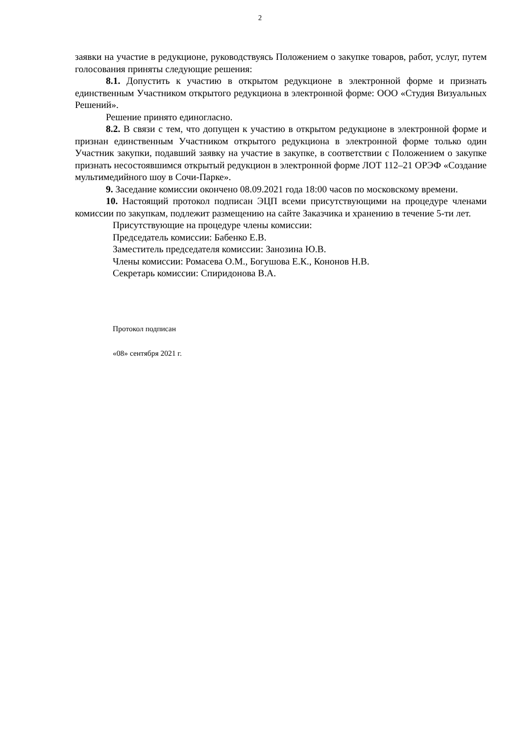2
заявки на участие в редукционе, руководствуясь Положением о закупке товаров, работ, услуг, путем голосования приняты следующие решения:
8.1. Допустить к участию в открытом редукционе в электронной форме и признать единственным Участником открытого редукциона в электронной форме: ООО «Студия Визуальных Решений».
Решение принято единогласно.
8.2. В связи с тем, что допущен к участию в открытом редукционе в электронной форме и признан единственным Участником открытого редукциона в электронной форме только один Участник закупки, подавший заявку на участие в закупке, в соответствии с Положением о закупке признать несостоявшимся открытый редукцион в электронной форме ЛОТ 112–21 ОРЭФ «Создание мультимедийного шоу в Сочи-Парке».
9. Заседание комиссии окончено 08.09.2021 года 18:00 часов по московскому времени.
10. Настоящий протокол подписан ЭЦП всеми присутствующими на процедуре членами комиссии по закупкам, подлежит размещению на сайте Заказчика и хранению в течение 5-ти лет.
Присутствующие на процедуре члены комиссии:
Председатель комиссии: Бабенко Е.В.
Заместитель председателя комиссии: Занозина Ю.В.
Члены комиссии: Ромасева О.М., Богушова Е.К., Кононов Н.В.
Секретарь комиссии: Спиридонова В.А.
Протокол подписан
«08» сентября 2021 г.